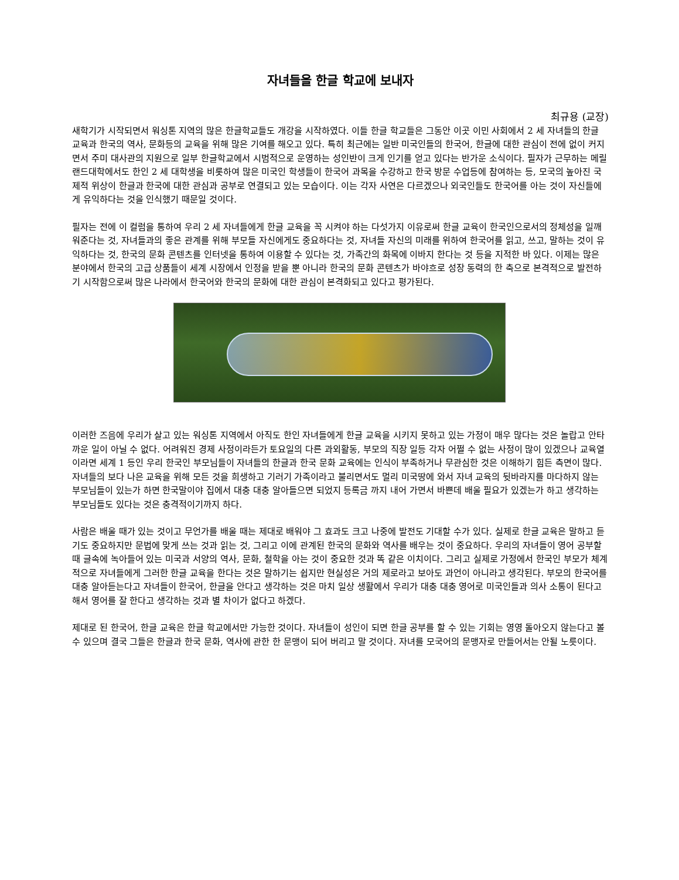자녀들을 한글 학교에 보내자
최규용 (교장)
새학기가 시작되면서 워싱톤 지역의 많은 한글학교들도 개강을 시작하였다. 이들 한글 학교들은 그동안 이곳 이민 사회에서 2 세 자녀들의 한글 교육과 한국의 역사, 문화등의 교육을 위해 많은 기여를 해오고 있다. 특히 최근에는 일반 미국인들의 한국어, 한글에 대한 관심이 전에 없이 커지면서 주미 대사관의 지원으로 일부 한글학교에서 시범적으로 운영하는 성인반이 크게 인기를 얻고 있다는 반가운 소식이다. 필자가 근무하는 메릴랜드대학에서도 한인 2 세 대학생을 비롯하여 많은 미국인 학생들이 한국어 과목을 수강하고 한국 방문 수업등에 참여하는 등, 모국의 높아진 국제적 위상이 한글과 한국에 대한 관심과 공부로 연결되고 있는 모습이다. 이는 각자 사연은 다르겠으나 외국인들도 한국어를 아는 것이 자신들에게 유익하다는 것을 인식했기 때문일 것이다.
필자는 전에 이 컬럼을 통하여 우리 2 세 자녀들에게 한글 교육을 꼭 시켜야 하는 다섯가지 이유로써 한글 교육이 한국인으로서의 정체성을 일깨워준다는 것, 자녀들과의 좋은 관계를 위해 부모들 자신에게도 중요하다는 것, 자녀들 자신의 미래를 위하여 한국어를 읽고, 쓰고, 말하는 것이 유익하다는 것, 한국의 문화 콘텐츠를 인터넷을 통하여 이용할 수 있다는 것, 가족간의 화목에 이바지 한다는 것 등을 지적한 바 있다. 이제는 많은 분야에서 한국의 고급 상품들이 세계 시장에서 인정을 받을 뿐 아니라 한국의 문화 콘텐츠가 바야흐로 성장 동력의 한 축으로 본격적으로 발전하기 시작함으로써 많은 나라에서 한국어와 한국의 문화에 대한 관심이 본격화되고 있다고 평가된다.
이러한 즈음에 우리가 살고 있는 워싱톤 지역에서 아직도 한인 자녀들에게 한글 교육을 시키지 못하고 있는 가정이 매우 많다는 것은 놀랍고 안타까운 일이 아닐 수 없다. 어려워진 경제 사정이라든가 토요일의 다른 과외활동, 부모의 직장 일등 각자 어쩔 수 없는 사정이 많이 있겠으나 교육열이라면 세계 1 등인 우리 한국인 부모님들이 자녀들의 한글과 한국 문화 교육에는 인식이 부족하거나 무관심한 것은 이해하기 힘든 측면이 많다. 자녀들의 보다 나은 교육을 위해 모든 것을 희생하고 기러기 가족이라고 불리면서도 멀리 미국땅에 와서 자녀 교육의 뒷바라지를 마다하지 않는 부모님들이 있는가 하면 한국말이야 집에서 대충 대충 알아들으면 되었지 등록금 까지 내어 가면서 바쁜데 배울 필요가 있겠는가 하고 생각하는 부모님들도 있다는 것은 충격적이기까지 하다.
사람은 배울 때가 있는 것이고 무언가를 배울 때는 제대로 배워야 그 효과도 크고 나중에 발전도 기대할 수가 있다. 실제로 한글 교육은 말하고 듣기도 중요하지만 문법에 맞게 쓰는 것과 읽는 것, 그리고 이에 관계된 한국의 문화와 역사를 배우는 것이 중요하다. 우리의 자녀들이 영어 공부할 때 글속에 녹아들어 있는 미국과 서양의 역사, 문화, 철학을 아는 것이 중요한 것과 똑 같은 이치이다. 그리고 실제로 가정에서 한국인 부모가 체계적으로 자녀들에게 그러한 한글 교육을 한다는 것은 말하기는 쉽지만 현실성은 거의 제로라고 보아도 과언이 아니라고 생각된다. 부모의 한국어를 대충 알아듣는다고 자녀들이 한국어, 한글을 안다고 생각하는 것은 마치 일상 생활에서 우리가 대충 대충 영어로 미국인들과 의사 소통이 된다고 해서 영어를 잘 한다고 생각하는 것과 별 차이가 없다고 하겠다.
제대로 된 한국어, 한글 교육은 한글 학교에서만 가능한 것이다. 자녀들이 성인이 되면 한글 공부를 할 수 있는 기회는 영영 돌아오지 않는다고 볼 수 있으며 결국 그들은 한글과 한국 문화, 역사에 관한 한 문맹이 되어 버리고 말 것이다. 자녀를 모국어의 문맹자로 만들어서는 안될 노릇이다.